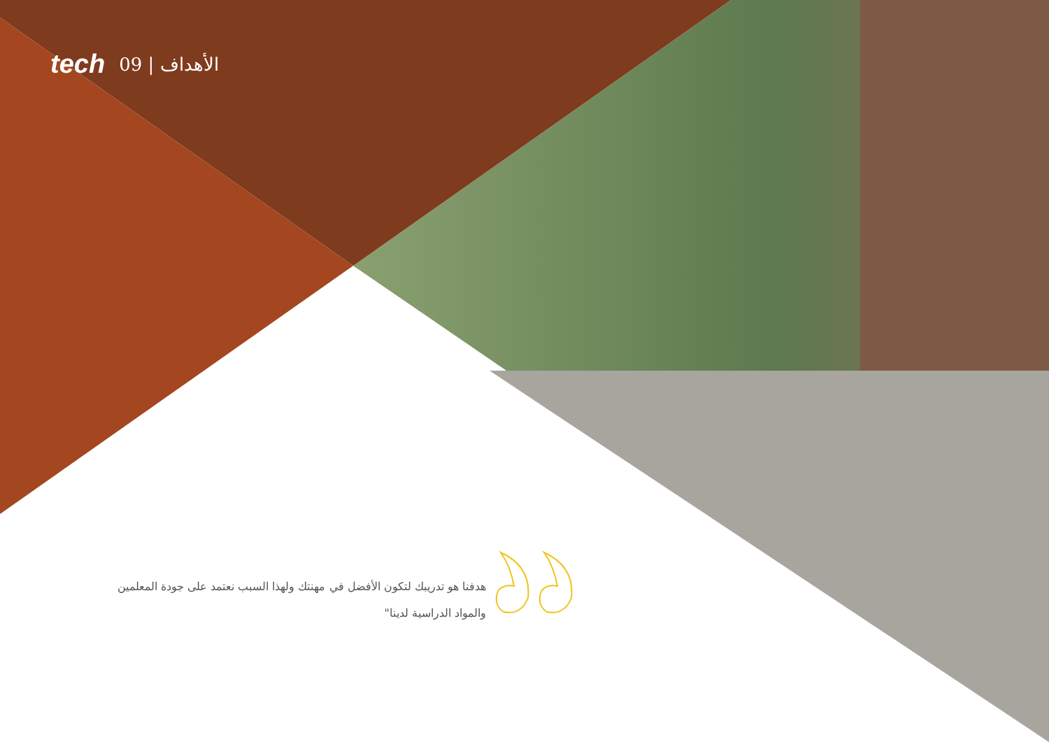tech 09 | الأهداف
هدفنا هو تدريبك لتكون الأفضل في مهنتك ولهذا السبب نعتمد على جودة المعلمين والمواد الدراسية لدينا"